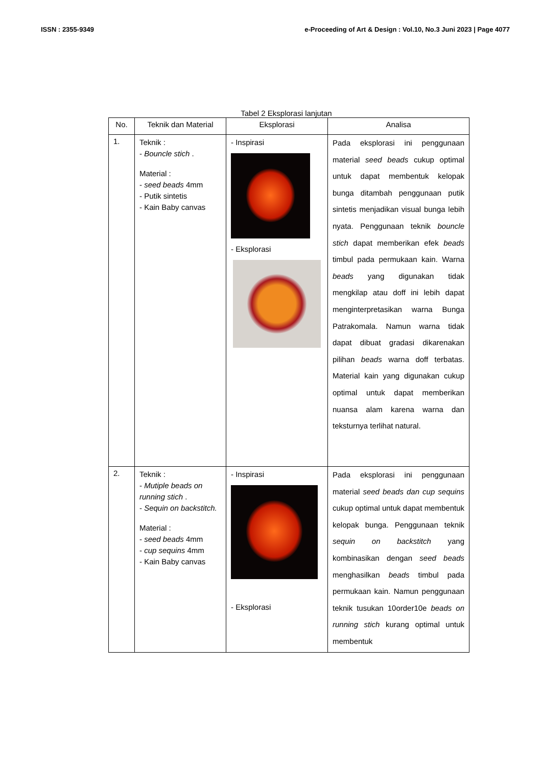ISSN : 2355-9349 e-Proceeding of Art & Design : Vol.10, No.3 Juni 2023 | Page 4077
Tabel 2 Eksplorasi lanjutan
| No. | Teknik dan Material | Eksplorasi | Analisa |
| --- | --- | --- | --- |
| 1. | Teknik : - Bouncle stich . Material : - seed beads 4mm - Putik sintetis - Kain Baby canvas | - Inspirasi - Eksplorasi | Pada eksplorasi ini penggunaan material seed beads cukup optimal untuk dapat membentuk kelopak bunga ditambah penggunaan putik sintetis menjadikan visual bunga lebih nyata. Penggunaan teknik bouncle stich dapat memberikan efek beads timbul pada permukaan kain. Warna beads yang digunakan tidak mengkilap atau doff ini lebih dapat menginterpretasikan warna Bunga Patrakomala. Namun warna tidak dapat dibuat gradasi dikarenakan pilihan beads warna doff terbatas. Material kain yang digunakan cukup optimal untuk dapat memberikan nuansa alam karena warna dan teksturnya terlihat natural. |
| 2. | Teknik : - Mutiple beads on running stich . - Sequin on backstitch. Material : - seed beads 4mm - cup sequins 4mm - Kain Baby canvas | - Inspirasi - Eksplorasi | Pada eksplorasi ini penggunaan material seed beads dan cup sequins cukup optimal untuk dapat membentuk kelopak bunga. Penggunaan teknik sequin on backstitch yang kombinasikan dengan seed beads menghasilkan beads timbul pada permukaan kain. Namun penggunaan teknik tusukan 10order10e beads on running stich kurang optimal untuk membentuk |